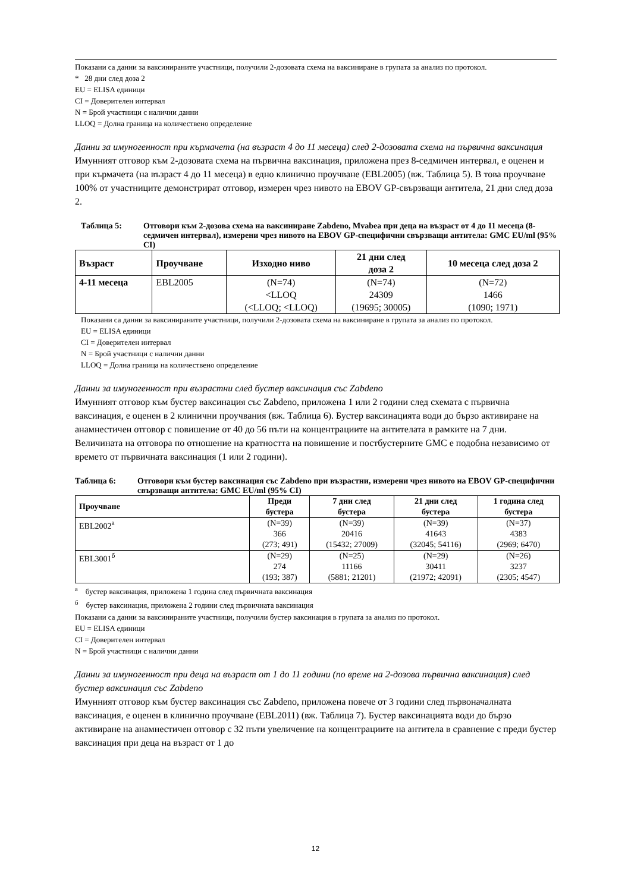Показани са данни за ваксинираните участници, получили 2-дозовата схема на ваксиниране в групата за анализ по протокол.
* 28 дни след доза 2
EU = ELISA единици
CI = Доверителен интервал
N = Брой участници с налични данни
LLOQ = Долна граница на количествено определение
Данни за имуногенност при кърмачета (на възраст 4 до 11 месеца) след 2-дозовата схема на първична ваксинация
Имунният отговор към 2-дозовата схема на първична ваксинация, приложена през 8-седмичен интервал, е оценен и при кърмачета (на възраст 4 до 11 месеца) в едно клинично проучване (EBL2005) (вж. Таблица 5). В това проучване 100% от участниците демонстрират отговор, измерен чрез нивото на EBOV GP-свързващи антитела, 21 дни след доза 2.
Таблица 5: Отговори към 2-дозова схема на ваксиниране Zabdeno, Mvabea при деца на възраст от 4 до 11 месеца (8-седмичен интервал), измерени чрез нивото на EBOV GP-специфични свързващи антитела: GMC EU/ml (95% CI)
| Възраст | Проучване | Изходно ниво | 21 дни след доза 2 | 10 месеца след доза 2 |
| --- | --- | --- | --- | --- |
| 4-11 месеца | EBL2005 | (N=74) <LLOQ (<LLOQ; <LLOQ) | (N=74) 24309 (19695; 30005) | (N=72) 1466 (1090; 1971) |
Показани са данни за ваксинираните участници, получили 2-дозовата схема на ваксиниране в групата за анализ по протокол.
EU = ELISA единици
CI = Доверителен интервал
N = Брой участници с налични данни
LLOQ = Долна граница на количествено определение
Данни за имуногенност при възрастни след бустер ваксинация със Zabdeno
Имунният отговор към бустер ваксинация със Zabdeno, приложена 1 или 2 години след схемата с първична ваксинация, е оценен в 2 клинични проучвания (вж. Таблица 6). Бустер ваксинацията води до бързо активиране на анамнестичен отговор с повишение от 40 до 56 пъти на концентрациите на антителата в рамките на 7 дни. Величината на отговора по отношение на кратността на повишение и постбустерните GMC е подобна независимо от времето от първичната ваксинация (1 или 2 години).
Таблица 6: Отговори към бустер ваксинация със Zabdeno при възрастни, измерени чрез нивото на EBOV GP-специфични свързващи антитела: GMC EU/ml (95% CI)
| Проучване | Преди бустера | 7 дни след бустера | 21 дни след бустера | 1 година след бустера |
| --- | --- | --- | --- | --- |
| EBL2002<sup>а</sup> | (N=39) 366 (273; 491) | (N=39) 20416 (15432; 27009) | (N=39) 41643 (32045; 54116) | (N=37) 4383 (2969; 6470) |
| EBL3001<sup>б</sup> | (N=29) 274 (193; 387) | (N=25) 11166 (5881; 21201) | (N=29) 30411 (21972; 42091) | (N=26) 3237 (2305; 4547) |
<sup>а</sup> бустер ваксинация, приложена 1 година след първичната ваксинация
<sup>б</sup> бустер ваксинация, приложена 2 години след първичната ваксинация
Показани са данни за ваксинираните участници, получили бустер ваксинация в групата за анализ по протокол.
EU = ELISA единици
CI = Доверителен интервал
N = Брой участници с налични данни
Данни за имуногенност при деца на възраст от 1 до 11 години (по време на 2-дозова първична ваксинация) след бустер ваксинация със Zabdeno
Имунният отговор към бустер ваксинация със Zabdeno, приложена повече от 3 години след първоначалната ваксинация, е оценен в клинично проучване (EBL2011) (вж. Таблица 7). Бустер ваксинацията води до бързо активиране на анамнестичен отговор с 32 пъти увеличение на концентрациите на антитела в сравнение с преди бустер ваксинация при деца на възраст от 1 до
12